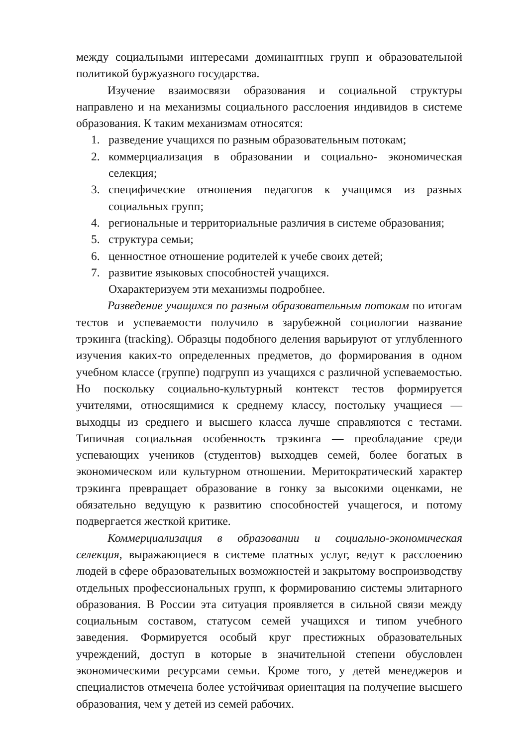между социальными интересами доминантных групп и образовательной политикой буржуазного государства.
Изучение взаимосвязи образования и социальной структуры направлено и на механизмы социального расслоения индивидов в системе образования. К таким механизмам относятся:
1. разведение учащихся по разным образовательным потокам;
2. коммерциализация в образовании и социально- экономическая селекция;
3. специфические отношения педагогов к учащимся из разных социальных групп;
4. региональные и территориальные различия в системе образования;
5. структура семьи;
6. ценностное отношение родителей к учебе своих детей;
7. развитие языковых способностей учащихся.
Охарактеризуем эти механизмы подробнее.
Разведение учащихся по разным образовательным потокам по итогам тестов и успеваемости получило в зарубежной социологии название трэкинга (tracking). Образцы подобного деления варьируют от углубленного изучения каких-то определенных предметов, до формирования в одном учебном классе (группе) подгрупп из учащихся с различной успеваемостью. Но поскольку социально-культурный контекст тестов формируется учителями, относящимися к среднему классу, постольку учащиеся — выходцы из среднего и высшего класса лучше справляются с тестами. Типичная социальная особенность трэкинга — преобладание среди успевающих учеников (студентов) выходцев семей, более богатых в экономическом или культурном отношении. Меритократический характер трэкинга превращает образование в гонку за высокими оценками, не обязательно ведущую к развитию способностей учащегося, и потому подвергается жесткой критике.
Коммерциализация в образовании и социально-экономическая селекция, выражающиеся в системе платных услуг, ведут к расслоению людей в сфере образовательных возможностей и закрытому воспроизводству отдельных профессиональных групп, к формированию системы элитарного образования. В России эта ситуация проявляется в сильной связи между социальным составом, статусом семей учащихся и типом учебного заведения. Формируется особый круг престижных образовательных учреждений, доступ в которые в значительной степени обусловлен экономическими ресурсами семьи. Кроме того, у детей менеджеров и специалистов отмечена более устойчивая ориентация на получение высшего образования, чем у детей из семей рабочих.